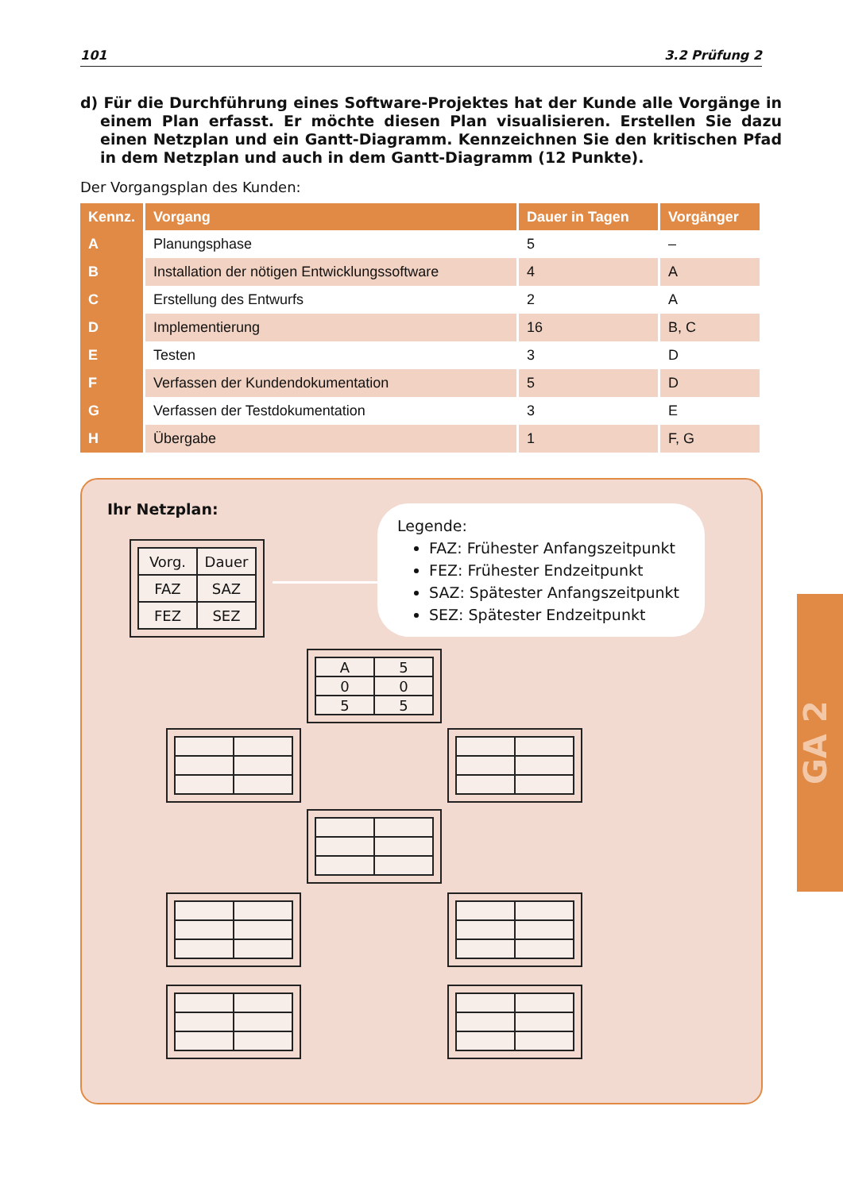101 3.2 Prüfung 2
d) Für die Durchführung eines Software-Projektes hat der Kunde alle Vorgänge in einem Plan erfasst. Er möchte diesen Plan visualisieren. Erstellen Sie dazu einen Netzplan und ein Gantt-Diagramm. Kennzeichnen Sie den kritischen Pfad in dem Netzplan und auch in dem Gantt-Diagramm (12 Punkte).
Der Vorgangsplan des Kunden:
| Kennz. | Vorgang | Dauer in Tagen | Vorgänger |
| --- | --- | --- | --- |
| A | Planungsphase | 5 | – |
| B | Installation der nötigen Entwicklungssoftware | 4 | A |
| C | Erstellung des Entwurfs | 2 | A |
| D | Implementierung | 16 | B, C |
| E | Testen | 3 | D |
| F | Verfassen der Kundendokumentation | 5 | D |
| G | Verfassen der Testdokumentation | 3 | E |
| H | Übergabe | 1 | F, G |
Ihr Netzplan:
| Vorg. | Dauer |
| FAZ | SAZ |
| FEZ | SEZ |
Legende:
FAZ: Frühester Anfangszeitpunkt
FEZ: Frühester Endzeitpunkt
SAZ: Spätester Anfangszeitpunkt
SEZ: Spätester Endzeitpunkt
| A | 5 |
| 0 | 0 |
| 5 | 5 |
GA 2